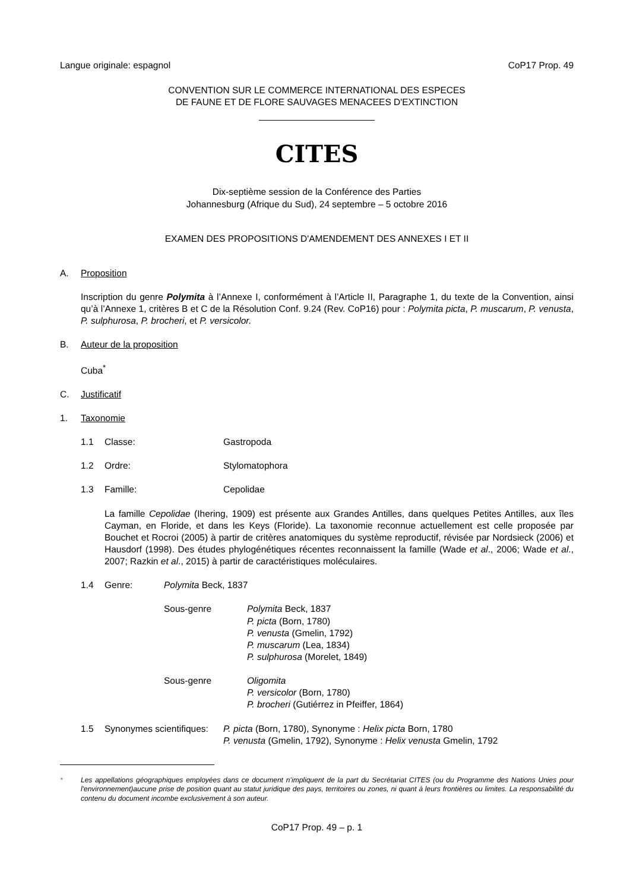Langue originale: espagnol CoP17 Prop. 49
CONVENTION SUR LE COMMERCE INTERNATIONAL DES ESPECES
DE FAUNE ET DE FLORE SAUVAGES MENACEES D'EXTINCTION
CITES
Dix-septième session de la Conférence des Parties
Johannesburg (Afrique du Sud), 24 septembre – 5 octobre 2016
EXAMEN DES PROPOSITIONS D'AMENDEMENT DES ANNEXES I ET II
A. Proposition
Inscription du genre Polymita à l’Annexe I, conformément à l’Article II, Paragraphe 1, du texte de la Convention, ainsi qu’à l’Annexe 1, critères B et C de la Résolution Conf. 9.24 (Rev. CoP16) pour : Polymita picta, P. muscarum, P. venusta, P. sulphurosa, P. brocheri, et P. versicolor.
B. Auteur de la proposition
Cuba<sup>*</sup>
C. Justificatif
1. Taxonomie
1.1 Classe: Gastropoda
1.2 Ordre: Stylomatophora
1.3 Famille: Cepolidae
La famille Cepolidae (Ihering, 1909) est présente aux Grandes Antilles, dans quelques Petites Antilles, aux îles Cayman, en Floride, et dans les Keys (Floride). La taxonomie reconnue actuellement est celle proposée par Bouchet et Rocroi (2005) à partir de critères anatomiques du système reproductif, révisée par Nordsieck (2006) et Hausdorf (1998). Des études phylogénétiques récentes reconnaissent la famille (Wade et al., 2006; Wade et al., 2007; Razkin et al., 2015) à partir de caractéristiques moléculaires.
1.4 Genre: Polymita Beck, 1837
Sous-genre Polymita Beck, 1837
P. picta (Born, 1780)
P. venusta (Gmelin, 1792)
P. muscarum (Lea, 1834)
P. sulphurosa (Morelet, 1849)
Sous-genre Oligomita
P. versicolor (Born, 1780)
P. brocheri (Gutiérrez in Pfeiffer, 1864)
1.5 Synonymes scientifiques: P. picta (Born, 1780), Synonyme : Helix picta Born, 1780
P. venusta (Gmelin, 1792), Synonyme : Helix venusta Gmelin, 1792
* Les appellations géographiques employées dans ce document n’impliquent de la part du Secrétariat CITES (ou du Programme des Nations Unies pour l'environnement)aucune prise de position quant au statut juridique des pays, territoires ou zones, ni quant à leurs frontières ou limites. La responsabilité du contenu du document incombe exclusivement à son auteur.
CoP17 Prop. 49 – p. 1